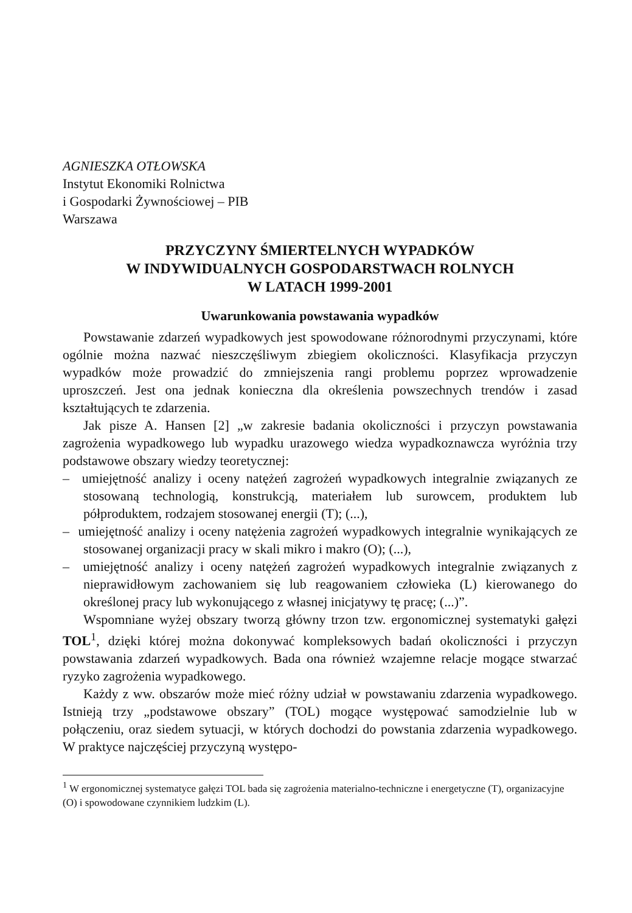AGNIESZKA OTŁOWSKA
Instytut Ekonomiki Rolnictwa
i Gospodarki Żywnościowej – PIB
Warszawa
PRZYCZYNY ŚMIERTELNYCH WYPADKÓW
W INDYWIDUALNYCH GOSPODARSTWACH ROLNYCH
W LATACH 1999-2001
Uwarunkowania powstawania wypadków
Powstawanie zdarzeń wypadkowych jest spowodowane różnorodnymi przyczynami, które ogólnie można nazwać nieszczęśliwym zbiegiem okoliczności. Klasyfikacja przyczyn wypadków może prowadzić do zmniejszenia rangi problemu poprzez wprowadzenie uproszczeń. Jest ona jednak konieczna dla określenia powszechnych trendów i zasad kształtujących te zdarzenia.
Jak pisze A. Hansen [2] „w zakresie badania okoliczności i przyczyn powstawania zagrożenia wypadkowego lub wypadku urazowego wiedza wypadkoznawcza wyróżnia trzy podstawowe obszary wiedzy teoretycznej:
– umiejętność analizy i oceny natężeń zagrożeń wypadkowych integralnie związanych ze stosowaną technologią, konstrukcją, materiałem lub surowcem, produktem lub półproduktem, rodzajem stosowanej energii (T); (...),
– umiejętność analizy i oceny natężenia zagrożeń wypadkowych integralnie wynikających ze stosowanej organizacji pracy w skali mikro i makro (O); (...),
– umiejętność analizy i oceny natężeń zagrożeń wypadkowych integralnie związanych z nieprawidłowym zachowaniem się lub reagowaniem człowieka (L) kierowanego do określonej pracy lub wykonującego z własnej inicjatywy tę pracę; (...)”.
Wspomniane wyżej obszary tworzą główny trzon tzw. ergonomicznej systematyki gałęzi TOL<sup>1</sup>, dzięki której można dokonywać kompleksowych badań okoliczności i przyczyn powstawania zdarzeń wypadkowych. Bada ona również wzajemne relacje mogące stwarzać ryzyko zagrożenia wypadkowego.
Każdy z ww. obszarów może mieć różny udział w powstawaniu zdarzenia wypadkowego. Istnieją trzy „podstawowe obszary” (TOL) mogące występować samodzielnie lub w połączeniu, oraz siedem sytuacji, w których dochodzi do powstania zdarzenia wypadkowego. W praktyce najczęściej przyczyną występo-
<sup>1</sup> W ergonomicznej systematyce gałęzi TOL bada się zagrożenia materialno-techniczne i energetyczne (T), organizacyjne (O) i spowodowane czynnikiem ludzkim (L).